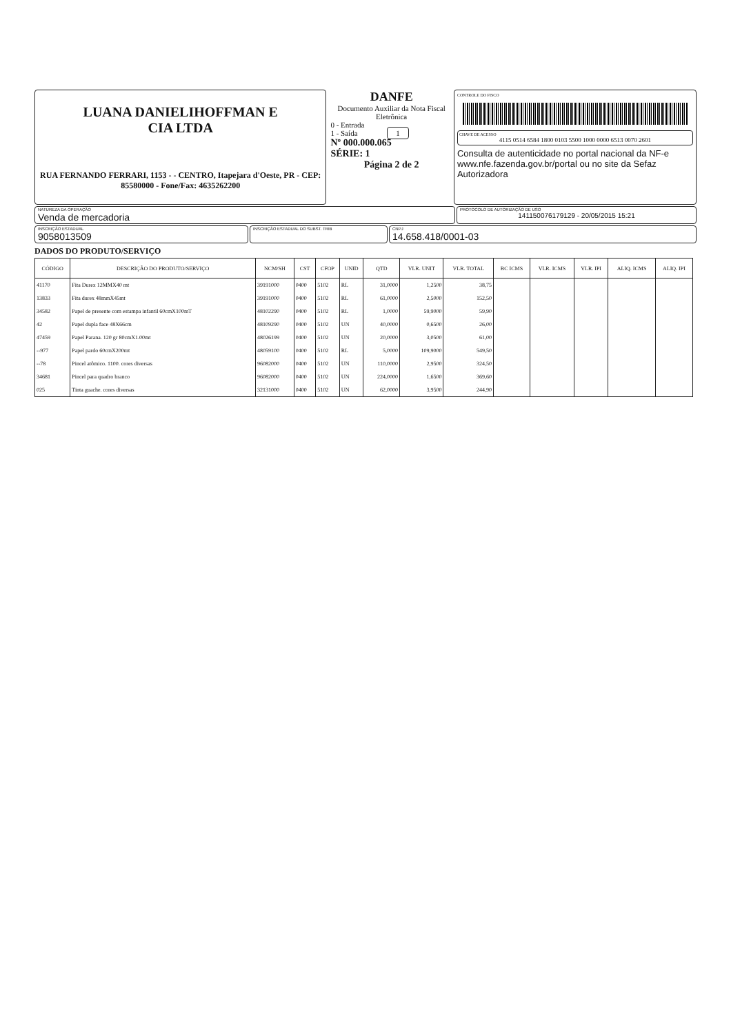LUANA DANIELIHOFFMAN E
CIA LTDA
RUA FERNANDO FERRARI, 1153 - - CENTRO, Itapejara d'Oeste, PR - CEP: 85580000 - Fone/Fax: 4635262200
DANFE
Documento Auxiliar da Nota Fiscal Eletrônica
0 - Entrada
1 - Saída 1
Nº 000.000.065
SÉRIE: 1
Página 2 de 2
CONTROLE DO FISCO
CHAVE DE ACESSO
4115 0514 6584 1800 0103 5500 1000 0000 6513 0070 2601
Consulta de autenticidade no portal nacional da NF-e www.nfe.fazenda.gov.br/portal ou no site da Sefaz Autorizadora
NATUREZA DA OPERAÇÃO
Venda de mercadoria
PROTOCOLO DE AUTORIZAÇÃO DE USO
141150076179129 - 20/05/2015 15:21
INSCRIÇÃO ESTADUAL
9058013509
INSCRIÇÃO ESTADUAL DO SUBST. TRIB
CNPJ
14.658.418/0001-03
DADOS DO PRODUTO/SERVIÇO
| CÓDIGO | DESCRIÇÃO DO PRODUTO/SERVIÇO | NCM/SH | CST | CFOP | UNID | QTD | VLR. UNIT | VLR. TOTAL | BC ICMS | VLR. ICMS | VLR. IPI | ALIQ. ICMS | ALIQ. IPI |
| --- | --- | --- | --- | --- | --- | --- | --- | --- | --- | --- | --- | --- | --- |
| 41170 | Fita Durex 12MMX40 mt | 39191000 | 0400 | 5102 | RL | 31,0000 | 1,2500 | 38,75 | | | | | |
| 13833 | Fita durex 48mmX45mt | 39191000 | 0400 | 5102 | RL | 61,0000 | 2,5000 | 152,50 | | | | | |
| 34582 | Papel de presente com estampa infantil 60cmX100mT | 48102290 | 0400 | 5102 | RL | 1,0000 | 59,9000 | 59,90 | | | | | |
| 42 | Papel dupla face 48X66cm | 48109290 | 0400 | 5102 | UN | 40,0000 | 0,6500 | 26,00 | | | | | |
| 47459 | Papel Parana. 120 gr 80cmX1.00mt | 48026199 | 0400 | 5102 | UN | 20,0000 | 3,0500 | 61,00 | | | | | |
| --977 | Papel pardo 60cmX200mt | 48059100 | 0400 | 5102 | RL | 5,0000 | 109,9000 | 549,50 | | | | | |
| --78 | Pincel atômico. 1100. cores diversas | 96082000 | 0400 | 5102 | UN | 110,0000 | 2,9500 | 324,50 | | | | | |
| 34681 | Pincel para quadro branco | 96082000 | 0400 | 5102 | UN | 224,0000 | 1,6500 | 369,60 | | | | | |
| 025 | Tinta guache. cores diversas | 32131000 | 0400 | 5102 | UN | 62,0000 | 3,9500 | 244,90 | | | | | |